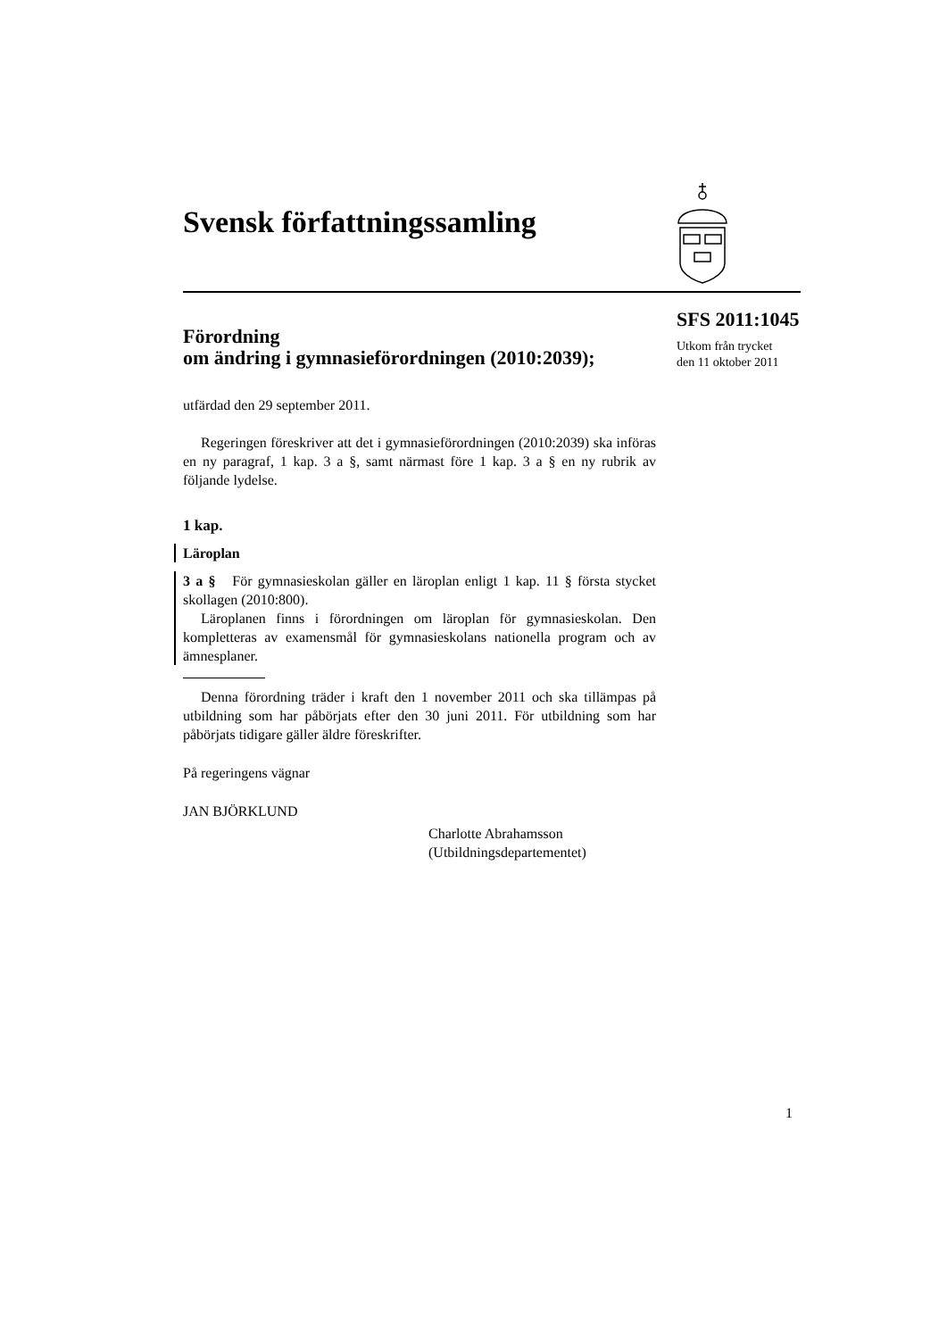Svensk författningssamling
SFS 2011:1045
Utkom från trycket
den 11 oktober 2011
Förordning
om ändring i gymnasieförordningen (2010:2039);
utfärdad den 29 september 2011.
Regeringen föreskriver att det i gymnasieförordningen (2010:2039) ska införas en ny paragraf, 1 kap. 3 a §, samt närmast före 1 kap. 3 a § en ny rubrik av följande lydelse.
1 kap.
Läroplan
3 a § För gymnasieskolan gäller en läroplan enligt 1 kap. 11 § första stycket skollagen (2010:800).
Läroplanen finns i förordningen om läroplan för gymnasieskolan. Den kompletteras av examensmål för gymnasieskolans nationella program och av ämnesplaner.
Denna förordning träder i kraft den 1 november 2011 och ska tillämpas på utbildning som har påbörjats efter den 30 juni 2011. För utbildning som har påbörjats tidigare gäller äldre föreskrifter.
På regeringens vägnar
JAN BJÖRKLUND
Charlotte Abrahamsson
(Utbildningsdepartementet)
1